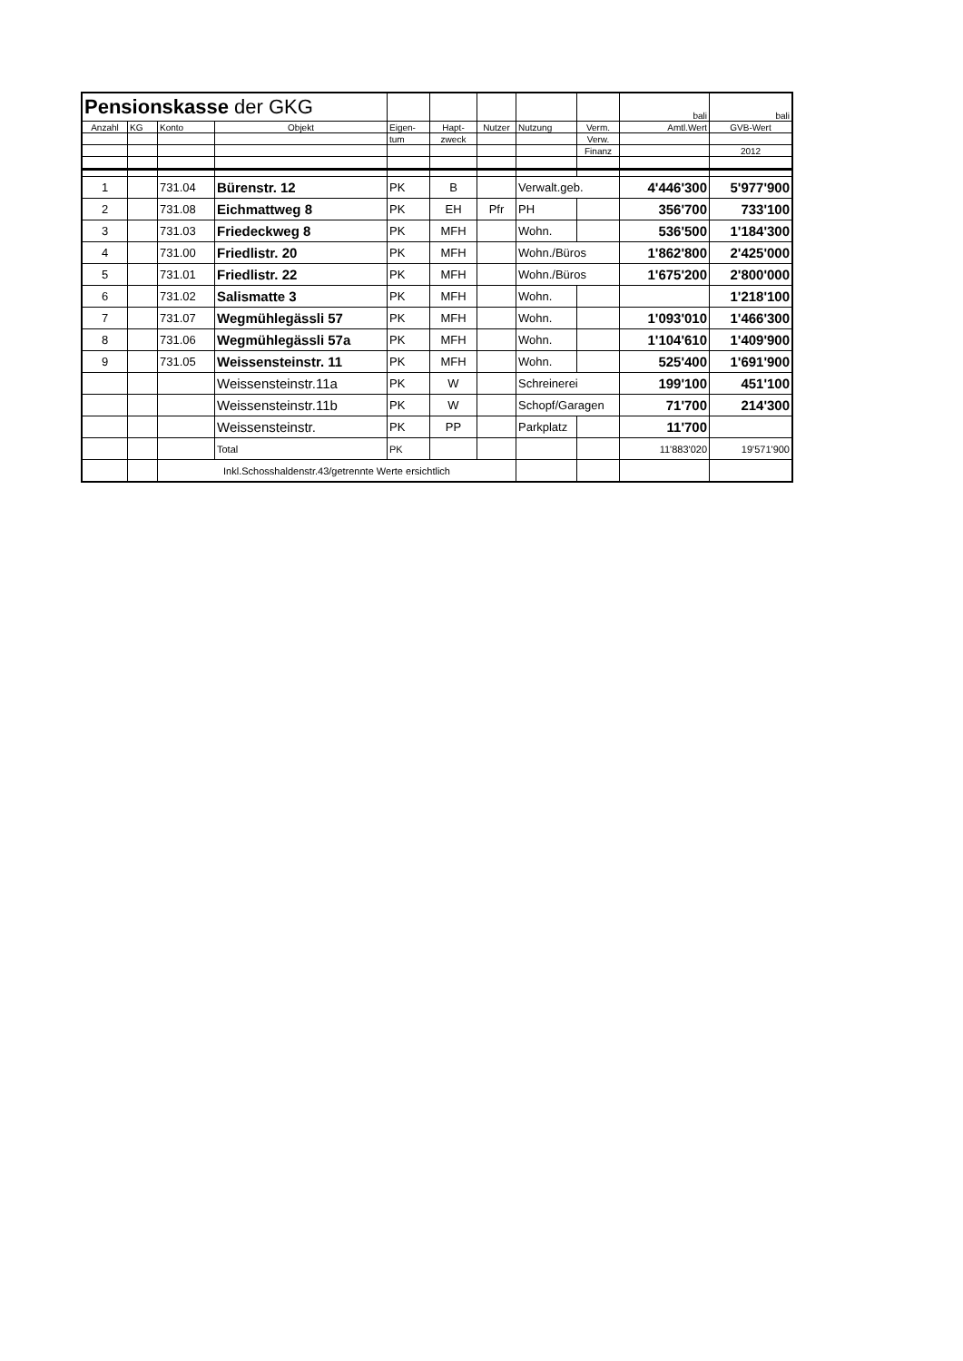| Pensionskasse der GKG | | | | | | | | | bali | bali |
| Anzahl | KG | Konto | Objekt | Eigen- | Hapt- | Nutzer | Nutzung | Verm. | Amtl.Wert | GVB-Wert |
| | | | | tum | zweck | | | Verw. | | |
| | | | | | | | | Finanz | | 2012 |
| 1 | | 731.04 | Bürenstr. 12 | PK | B | | Verwalt.geb. | | 4'446'300 | 5'977'900 |
| 2 | | 731.08 | Eichmattweg 8 | PK | EH | Pfr | PH | | 356'700 | 733'100 |
| 3 | | 731.03 | Friedeckweg 8 | PK | MFH | | Wohn. | | 536'500 | 1'184'300 |
| 4 | | 731.00 | Friedlistr. 20 | PK | MFH | | Wohn./Büros | | 1'862'800 | 2'425'000 |
| 5 | | 731.01 | Friedlistr. 22 | PK | MFH | | Wohn./Büros | | 1'675'200 | 2'800'000 |
| 6 | | 731.02 | Salismatte 3 | PK | MFH | | Wohn. | | | 1'218'100 |
| 7 | | 731.07 | Wegmühlegässli 57 | PK | MFH | | Wohn. | | 1'093'010 | 1'466'300 |
| 8 | | 731.06 | Wegmühlegässli 57a | PK | MFH | | Wohn. | | 1'104'610 | 1'409'900 |
| 9 | | 731.05 | Weissensteinstr. 11 | PK | MFH | | Wohn. | | 525'400 | 1'691'900 |
| | | | Weissensteinstr.11a | PK | W | | Schreinerei | | 199'100 | 451'100 |
| | | | Weissensteinstr.11b | PK | W | | Schopf/Garagen | | 71'700 | 214'300 |
| | | | Weissensteinstr. | PK | PP | | Parkplatz | | 11'700 | |
| | | | Total | PK | | | | | 11'883'020 | 19'571'900 |
| | | Inkl.Schosshaldenstr.43/getrennte Werte ersichtlich | | | | | | | | |